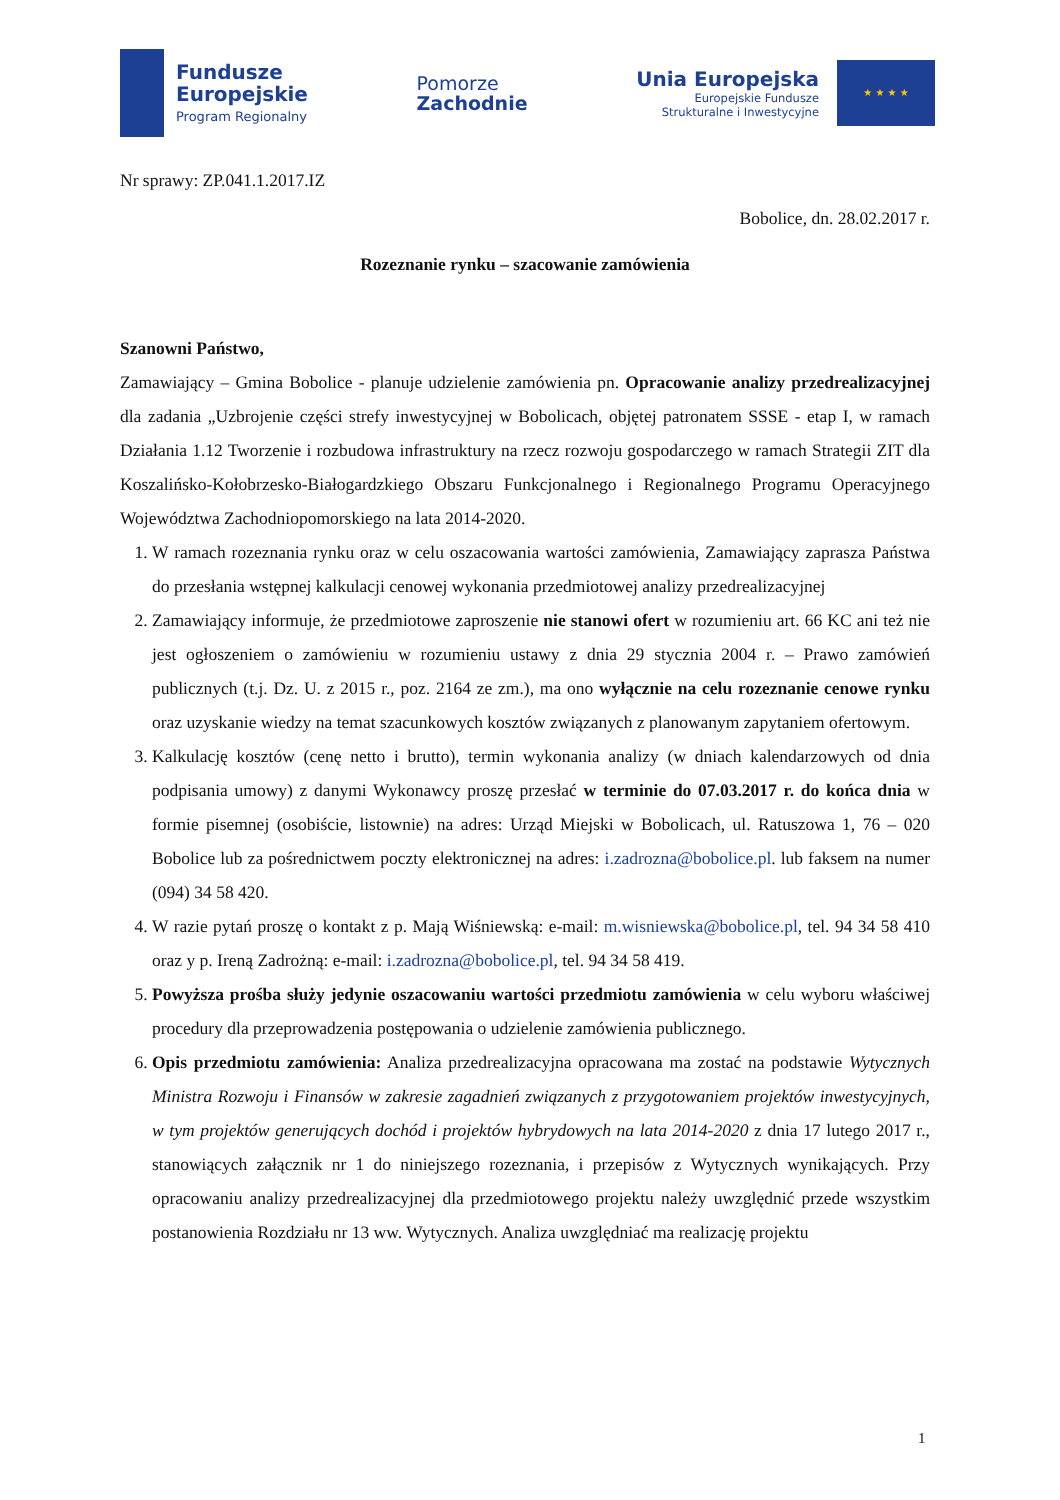Fundusze
Europejskie
Program Regionalny
Pomorze
Zachodnie
Unia Europejska
Europejskie Fundusze
Strukturalne i Inwestycyjne
★ ★ ★ ★
Nr sprawy: ZP.041.1.2017.IZ
Bobolice, dn. 28.02.2017 r.
Rozeznanie rynku – szacowanie zamówienia
Szanowni Państwo,
Zamawiający – Gmina Bobolice - planuje udzielenie zamówienia pn. Opracowanie analizy przedrealizacyjnej dla zadania „Uzbrojenie części strefy inwestycyjnej w Bobolicach, objętej patronatem SSSE - etap I, w ramach Działania 1.12 Tworzenie i rozbudowa infrastruktury na rzecz rozwoju gospodarczego w ramach Strategii ZIT dla Koszalińsko-Kołobrzesko-Białogardzkiego Obszaru Funkcjonalnego i Regionalnego Programu Operacyjnego Województwa Zachodniopomorskiego na lata 2014-2020.
1. W ramach rozeznania rynku oraz w celu oszacowania wartości zamówienia, Zamawiający zaprasza Państwa do przesłania wstępnej kalkulacji cenowej wykonania przedmiotowej analizy przedrealizacyjnej
2. Zamawiający informuje, że przedmiotowe zaproszenie nie stanowi ofert w rozumieniu art. 66 KC ani też nie jest ogłoszeniem o zamówieniu w rozumieniu ustawy z dnia 29 stycznia 2004 r. – Prawo zamówień publicznych (t.j. Dz. U. z 2015 r., poz. 2164 ze zm.), ma ono wyłącznie na celu rozeznanie cenowe rynku oraz uzyskanie wiedzy na temat szacunkowych kosztów związanych z planowanym zapytaniem ofertowym.
3. Kalkulację kosztów (cenę netto i brutto), termin wykonania analizy (w dniach kalendarzowych od dnia podpisania umowy) z danymi Wykonawcy proszę przesłać w terminie do 07.03.2017 r. do końca dnia w formie pisemnej (osobiście, listownie) na adres: Urząd Miejski w Bobolicach, ul. Ratuszowa 1, 76 – 020 Bobolice lub za pośrednictwem poczty elektronicznej na adres: i.zadrozna@bobolice.pl. lub faksem na numer (094) 34 58 420.
4. W razie pytań proszę o kontakt z p. Mają Wiśniewską: e-mail: m.wisniewska@bobolice.pl, tel. 94 34 58 410 oraz y p. Ireną Zadrożną: e-mail: i.zadrozna@bobolice.pl, tel. 94 34 58 419.
5. Powyższa prośba służy jedynie oszacowaniu wartości przedmiotu zamówienia w celu wyboru właściwej procedury dla przeprowadzenia postępowania o udzielenie zamówienia publicznego.
6. Opis przedmiotu zamówienia: Analiza przedrealizacyjna opracowana ma zostać na podstawie Wytycznych Ministra Rozwoju i Finansów w zakresie zagadnień związanych z przygotowaniem projektów inwestycyjnych, w tym projektów generujących dochód i projektów hybrydowych na lata 2014-2020 z dnia 17 lutego 2017 r., stanowiących załącznik nr 1 do niniejszego rozeznania, i przepisów z Wytycznych wynikających. Przy opracowaniu analizy przedrealizacyjnej dla przedmiotowego projektu należy uwzględnić przede wszystkim postanowienia Rozdziału nr 13 ww. Wytycznych. Analiza uwzględniać ma realizację projektu
1